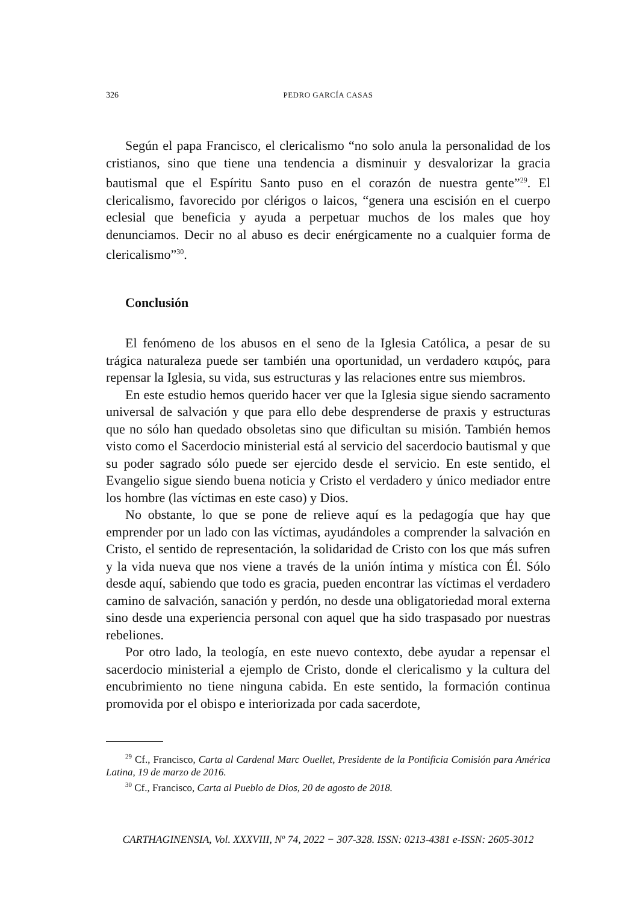326 PEDRO GARCÍA CASAS
Según el papa Francisco, el clericalismo “no solo anula la personalidad de los cristianos, sino que tiene una tendencia a disminuir y desvalorizar la gracia bautismal que el Espíritu Santo puso en el corazón de nuestra gente”<sup>29</sup>. El clericalismo, favorecido por clérigos o laicos, “genera una escisión en el cuerpo eclesial que beneficia y ayuda a perpetuar muchos de los males que hoy denunciamos. Decir no al abuso es decir enérgicamente no a cualquier forma de clericalismo”<sup>30</sup>.
Conclusión
El fenómeno de los abusos en el seno de la Iglesia Católica, a pesar de su trágica naturaleza puede ser también una oportunidad, un verdadero καιρός, para repensar la Iglesia, su vida, sus estructuras y las relaciones entre sus miembros.
En este estudio hemos querido hacer ver que la Iglesia sigue siendo sacramento universal de salvación y que para ello debe desprenderse de praxis y estructuras que no sólo han quedado obsoletas sino que dificultan su misión. También hemos visto como el Sacerdocio ministerial está al servicio del sacerdocio bautismal y que su poder sagrado sólo puede ser ejercido desde el servicio. En este sentido, el Evangelio sigue siendo buena noticia y Cristo el verdadero y único mediador entre los hombre (las víctimas en este caso) y Dios.
No obstante, lo que se pone de relieve aquí es la pedagogía que hay que emprender por un lado con las víctimas, ayudándoles a comprender la salvación en Cristo, el sentido de representación, la solidaridad de Cristo con los que más sufren y la vida nueva que nos viene a través de la unión íntima y mística con Él. Sólo desde aquí, sabiendo que todo es gracia, pueden encontrar las víctimas el verdadero camino de salvación, sanación y perdón, no desde una obligatoriedad moral externa sino desde una experiencia personal con aquel que ha sido traspasado por nuestras rebeliones.
Por otro lado, la teología, en este nuevo contexto, debe ayudar a repensar el sacerdocio ministerial a ejemplo de Cristo, donde el clericalismo y la cultura del encubrimiento no tiene ninguna cabida. En este sentido, la formación continua promovida por el obispo e interiorizada por cada sacerdote,
<sup>29</sup> Cf., Francisco, Carta al Cardenal Marc Ouellet, Presidente de la Pontificia Comisión para América Latina, 19 de marzo de 2016.
<sup>30</sup> Cf., Francisco, Carta al Pueblo de Dios, 20 de agosto de 2018.
CARTHAGINENSIA, Vol. XXXVIII, Nº 74, 2022 − 307-328. ISSN: 0213-4381 e-ISSN: 2605-3012